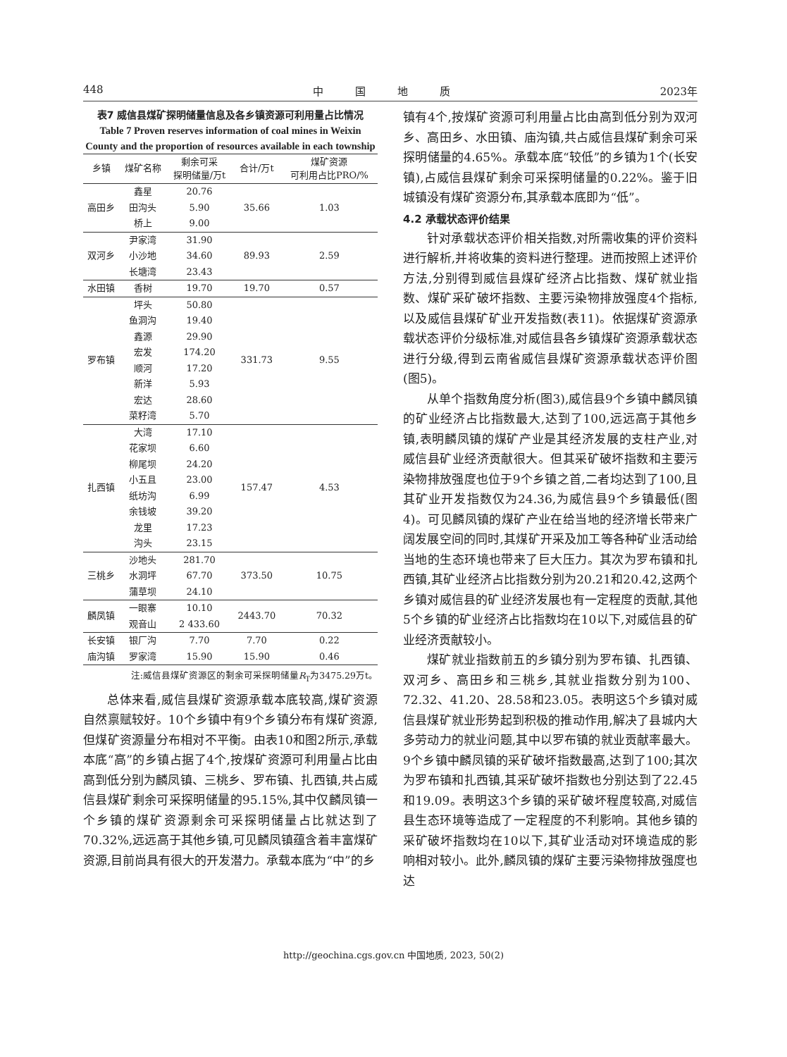448 中　　　国　　　地　　　质 2023年
表7 威信县煤矿探明储量信息及各乡镇资源可利用量占比情况
Table 7 Proven reserves information of coal mines in Weixin County and the proportion of resources available in each township
| 乡镇 | 煤矿名称 | 剩余可采 探明储量/万t | 合计/万t | 煤矿资源 可利用占比PRO/% |
| --- | --- | --- | --- | --- |
| 高田乡 | 鑫星 | 20.76 | 35.66 | 1.03 |
| | 田沟头 | 5.90 | | |
| | 桥上 | 9.00 | | |
| 双河乡 | 尹家湾 | 31.90 | 89.93 | 2.59 |
| | 小沙地 | 34.60 | | |
| | 长塘湾 | 23.43 | | |
| 水田镇 | 香树 | 19.70 | 19.70 | 0.57 |
| 罗布镇 | 坪头 | 50.80 | 331.73 | 9.55 |
| | 鱼洞沟 | 19.40 | | |
| | 鑫源 | 29.90 | | |
| | 宏发 | 174.20 | | |
| | 顺河 | 17.20 | | |
| | 新洋 | 5.93 | | |
| | 宏达 | 28.60 | | |
| | 菜籽湾 | 5.70 | | |
| 扎西镇 | 大湾 | 17.10 | 157.47 | 4.53 |
| | 花家坝 | 6.60 | | |
| | 柳尾坝 | 24.20 | | |
| | 小五且 | 23.00 | | |
| | 纸坊沟 | 6.99 | | |
| | 余钱坡 | 39.20 | | |
| | 龙里 | 17.23 | | |
| | 沟头 | 23.15 | | |
| 三桃乡 | 沙地头 | 281.70 | 373.50 | 10.75 |
| | 水洞坪 | 67.70 | | |
| | 蒲草坝 | 24.10 | | |
| 麟凤镇 | 一眼寨 | 10.10 | 2443.70 | 70.32 |
| | 观音山 | 2 433.60 | | |
| 长安镇 | 银厂沟 | 7.70 | 7.70 | 0.22 |
| 庙沟镇 | 罗家湾 | 15.90 | 15.90 | 0.46 |
注:威信县煤矿资源区的剩余可采探明储量R<sub>T</sub>为3475.29万t。
总体来看,威信县煤矿资源承载本底较高,煤矿资源自然禀赋较好。10个乡镇中有9个乡镇分布有煤矿资源,但煤矿资源量分布相对不平衡。由表10和图2所示,承载本底“高”的乡镇占据了4个,按煤矿资源可利用量占比由高到低分别为麟凤镇、三桃乡、罗布镇、扎西镇,共占威信县煤矿剩余可采探明储量的95.15%,其中仅麟凤镇一个乡镇的煤矿资源剩余可采探明储量占比就达到了70.32%,远远高于其他乡镇,可见麟凤镇蕴含着丰富煤矿资源,目前尚具有很大的开发潜力。承载本底为“中”的乡
镇有4个,按煤矿资源可利用量占比由高到低分别为双河乡、高田乡、水田镇、庙沟镇,共占威信县煤矿剩余可采探明储量的4.65%。承载本底“较低”的乡镇为1个(长安镇),占威信县煤矿剩余可采探明储量的0.22%。鉴于旧城镇没有煤矿资源分布,其承载本底即为“低”。
4.2 承载状态评价结果
针对承载状态评价相关指数,对所需收集的评价资料进行解析,并将收集的资料进行整理。进而按照上述评价方法,分别得到威信县煤矿经济占比指数、煤矿就业指数、煤矿采矿破坏指数、主要污染物排放强度4个指标,以及威信县煤矿矿业开发指数(表11)。依据煤矿资源承载状态评价分级标准,对威信县各乡镇煤矿资源承载状态进行分级,得到云南省威信县煤矿资源承载状态评价图(图5)。
从单个指数角度分析(图3),威信县9个乡镇中麟凤镇的矿业经济占比指数最大,达到了100,远远高于其他乡镇,表明麟凤镇的煤矿产业是其经济发展的支柱产业,对威信县矿业经济贡献很大。但其采矿破坏指数和主要污染物排放强度也位于9个乡镇之首,二者均达到了100,且其矿业开发指数仅为24.36,为威信县9个乡镇最低(图4)。可见麟凤镇的煤矿产业在给当地的经济增长带来广阔发展空间的同时,其煤矿开采及加工等各种矿业活动给当地的生态环境也带来了巨大压力。其次为罗布镇和扎西镇,其矿业经济占比指数分别为20.21和20.42,这两个乡镇对威信县的矿业经济发展也有一定程度的贡献,其他5个乡镇的矿业经济占比指数均在10以下,对威信县的矿业经济贡献较小。
煤矿就业指数前五的乡镇分别为罗布镇、扎西镇、双河乡、高田乡和三桃乡,其就业指数分别为100、72.32、41.20、28.58和23.05。表明这5个乡镇对威信县煤矿就业形势起到积极的推动作用,解决了县城内大多劳动力的就业问题,其中以罗布镇的就业贡献率最大。9个乡镇中麟凤镇的采矿破坏指数最高,达到了100;其次为罗布镇和扎西镇,其采矿破坏指数也分别达到了22.45和19.09。表明这3个乡镇的采矿破坏程度较高,对威信县生态环境等造成了一定程度的不利影响。其他乡镇的采矿破坏指数均在10以下,其矿业活动对环境造成的影响相对较小。此外,麟凤镇的煤矿主要污染物排放强度也达
http://geochina.cgs.gov.cn 中国地质, 2023, 50(2)